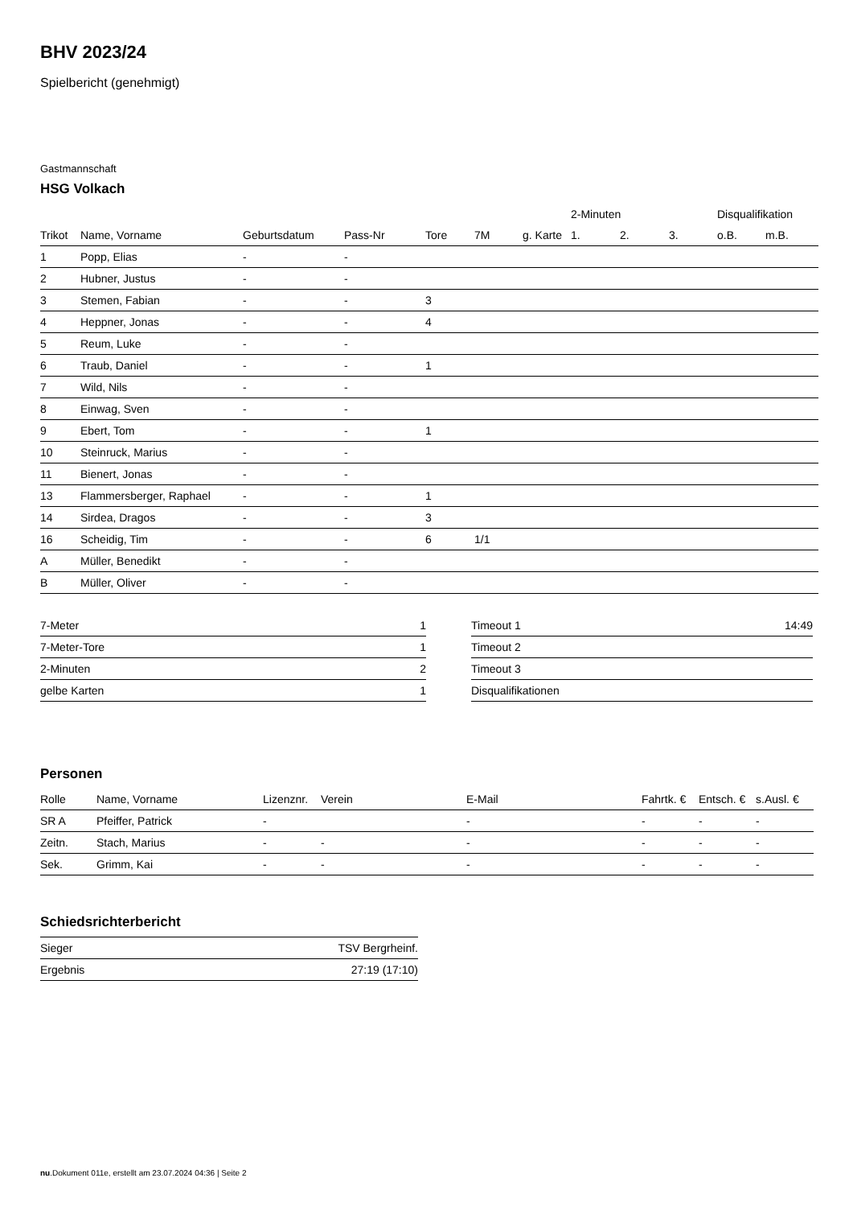BHV 2023/24
Spielbericht (genehmigt)
Gastmannschaft
HSG Volkach
| | | | | | | | | 2-Minuten | | | Disqualifikation | |
| --- | --- | --- | --- | --- | --- | --- | --- | --- | --- | --- | --- | --- |
| Trikot | Name, Vorname | Geburtsdatum | Pass-Nr | Tore | 7M | g. Karte | | 1. | 2. | 3. | o.B. | m.B. |
| 1 | Popp, Elias | - | - | | | | | | | | | |
| 2 | Hubner, Justus | - | - | | | | | | | | | |
| 3 | Stemen, Fabian | - | - | 3 | | | | | | | | |
| 4 | Heppner, Jonas | - | - | 4 | | | | | | | | |
| 5 | Reum, Luke | - | - | | | | | | | | | |
| 6 | Traub, Daniel | - | - | 1 | | | | | | | | |
| 7 | Wild, Nils | - | - | | | | | | | | | |
| 8 | Einwag, Sven | - | - | | | | | | | | | |
| 9 | Ebert, Tom | - | - | 1 | | | | | | | | |
| 10 | Steinruck, Marius | - | - | | | | | | | | | |
| 11 | Bienert, Jonas | - | - | | | | | | | | | |
| 13 | Flammersberger, Raphael | - | - | 1 | | | | | | | | |
| 14 | Sirdea, Dragos | - | - | 3 | | | | | | | | |
| 16 | Scheidig, Tim | - | - | 6 | 1/1 | | | | | | | |
| A | Müller, Benedikt | - | - | | | | | | | | | |
| B | Müller, Oliver | - | - | | | | | | | | | |
| 7-Meter | 1 |
| 7-Meter-Tore | 1 |
| 2-Minuten | 2 |
| gelbe Karten | 1 |
| Timeout 1 | 14:49 |
| Timeout 2 | |
| Timeout 3 | |
| Disqualifikationen | |
Personen
| Rolle | Name, Vorname | Lizenznr. | Verein | E-Mail | Fahrtk. € | Entsch. € | s.Ausl. € |
| --- | --- | --- | --- | --- | --- | --- | --- |
| SR A | Pfeiffer, Patrick | - | | - | - | - | - |
| Zeitn. | Stach, Marius | - | - | - | - | - | - |
| Sek. | Grimm, Kai | - | - | - | - | - | - |
Schiedsrichterbericht
| Sieger | TSV Bergrheinf. |
| Ergebnis | 27:19 (17:10) |
nu.Dokument 011e, erstellt am 23.07.2024 04:36 | Seite 2